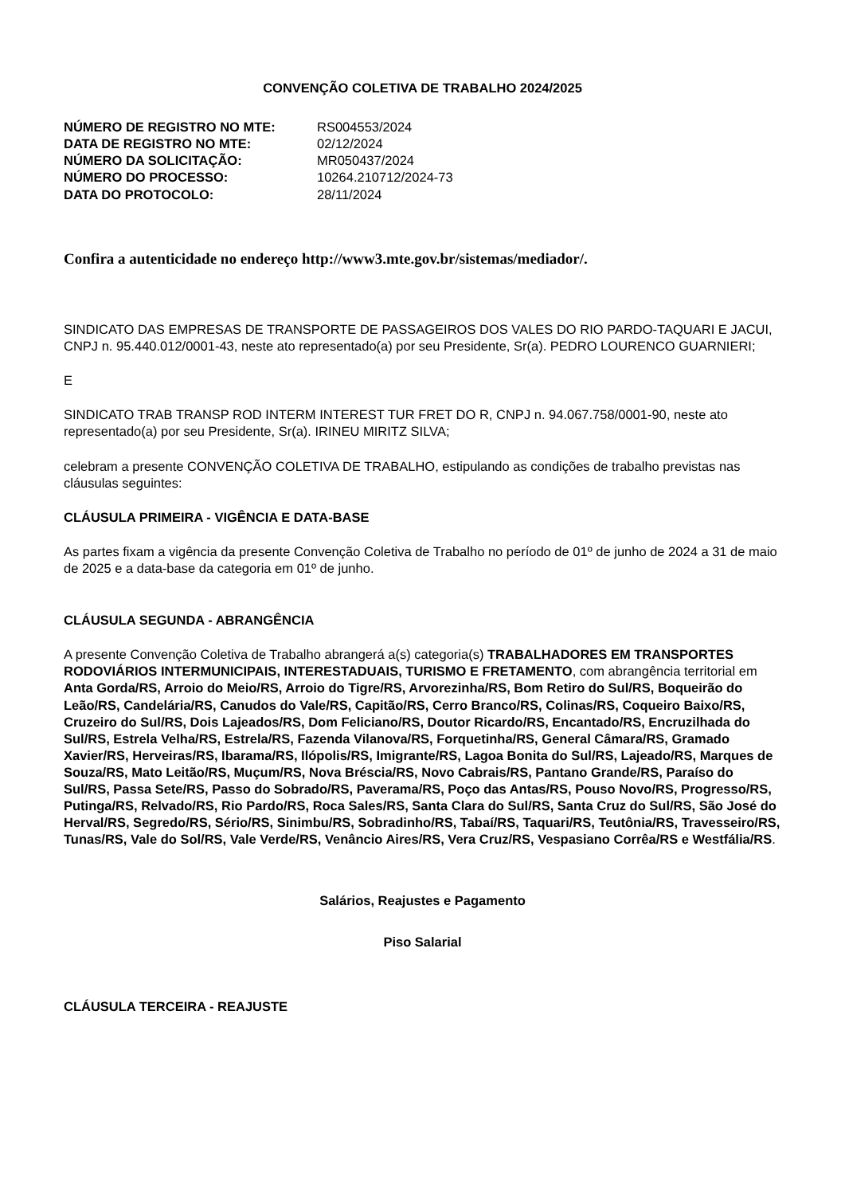CONVENÇÃO COLETIVA DE TRABALHO 2024/2025
| NÚMERO DE REGISTRO NO MTE: | RS004553/2024 |
| DATA DE REGISTRO NO MTE: | 02/12/2024 |
| NÚMERO DA SOLICITAÇÃO: | MR050437/2024 |
| NÚMERO DO PROCESSO: | 10264.210712/2024-73 |
| DATA DO PROTOCOLO: | 28/11/2024 |
Confira a autenticidade no endereço http://www3.mte.gov.br/sistemas/mediador/.
SINDICATO DAS EMPRESAS DE TRANSPORTE DE PASSAGEIROS DOS VALES DO RIO PARDO-TAQUARI E JACUI, CNPJ n. 95.440.012/0001-43, neste ato representado(a) por seu Presidente, Sr(a). PEDRO LOURENCO GUARNIERI;
E
SINDICATO TRAB TRANSP ROD INTERM INTEREST TUR FRET DO R, CNPJ n. 94.067.758/0001-90, neste ato representado(a) por seu Presidente, Sr(a). IRINEU MIRITZ SILVA;
celebram a presente CONVENÇÃO COLETIVA DE TRABALHO, estipulando as condições de trabalho previstas nas cláusulas seguintes:
CLÁUSULA PRIMEIRA - VIGÊNCIA E DATA-BASE
As partes fixam a vigência da presente Convenção Coletiva de Trabalho no período de 01º de junho de 2024 a 31 de maio de 2025 e a data-base da categoria em 01º de junho.
CLÁUSULA SEGUNDA - ABRANGÊNCIA
A presente Convenção Coletiva de Trabalho abrangerá a(s) categoria(s) TRABALHADORES EM TRANSPORTES RODOVIÁRIOS INTERMUNICIPAIS, INTERESTADUAIS, TURISMO E FRETAMENTO, com abrangência territorial em Anta Gorda/RS, Arroio do Meio/RS, Arroio do Tigre/RS, Arvorezinha/RS, Bom Retiro do Sul/RS, Boqueirão do Leão/RS, Candelária/RS, Canudos do Vale/RS, Capitão/RS, Cerro Branco/RS, Colinas/RS, Coqueiro Baixo/RS, Cruzeiro do Sul/RS, Dois Lajeados/RS, Dom Feliciano/RS, Doutor Ricardo/RS, Encantado/RS, Encruzilhada do Sul/RS, Estrela Velha/RS, Estrela/RS, Fazenda Vilanova/RS, Forquetinha/RS, General Câmara/RS, Gramado Xavier/RS, Herveiras/RS, Ibarama/RS, Ilópolis/RS, Imigrante/RS, Lagoa Bonita do Sul/RS, Lajeado/RS, Marques de Souza/RS, Mato Leitão/RS, Muçum/RS, Nova Bréscia/RS, Novo Cabrais/RS, Pantano Grande/RS, Paraíso do Sul/RS, Passa Sete/RS, Passo do Sobrado/RS, Paverama/RS, Poço das Antas/RS, Pouso Novo/RS, Progresso/RS, Putinga/RS, Relvado/RS, Rio Pardo/RS, Roca Sales/RS, Santa Clara do Sul/RS, Santa Cruz do Sul/RS, São José do Herval/RS, Segredo/RS, Sério/RS, Sinimbu/RS, Sobradinho/RS, Tabaí/RS, Taquari/RS, Teutônia/RS, Travesseiro/RS, Tunas/RS, Vale do Sol/RS, Vale Verde/RS, Venâncio Aires/RS, Vera Cruz/RS, Vespasiano Corrêa/RS e Westfália/RS.
Salários, Reajustes e Pagamento
Piso Salarial
CLÁUSULA TERCEIRA - REAJUSTE